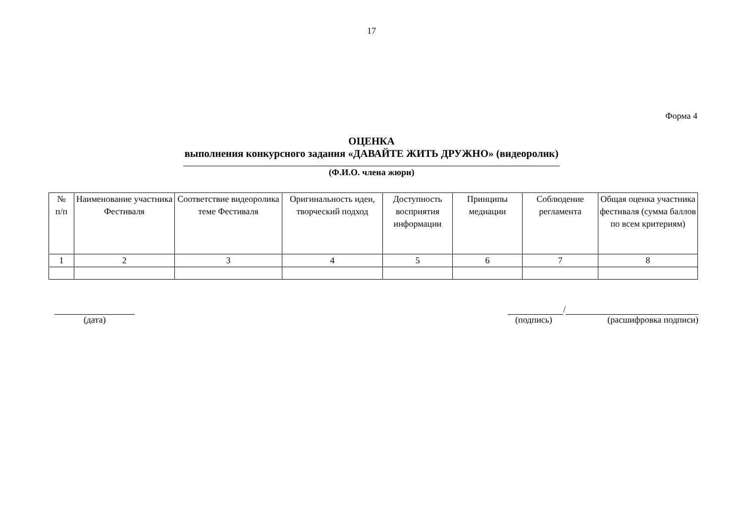17
Форма 4
ОЦЕНКА
выполнения конкурсного задания «ДАВАЙТЕ ЖИТЬ ДРУЖНО» (видеоролик)
(Ф.И.О. члена жюри)
| № п/п | Наименование участника Фестиваля | Соответствие видеоролика теме Фестиваля | Оригинальность идеи, творческий подход | Доступность восприятия информации | Принципы медиации | Соблюдение регламента | Общая оценка участника фестиваля (сумма баллов по всем критериям) |
| 1 | 2 | 3 | 4 | 5 | 6 | 7 | 8 |
(дата) /
(подпись) (расшифровка подписи)